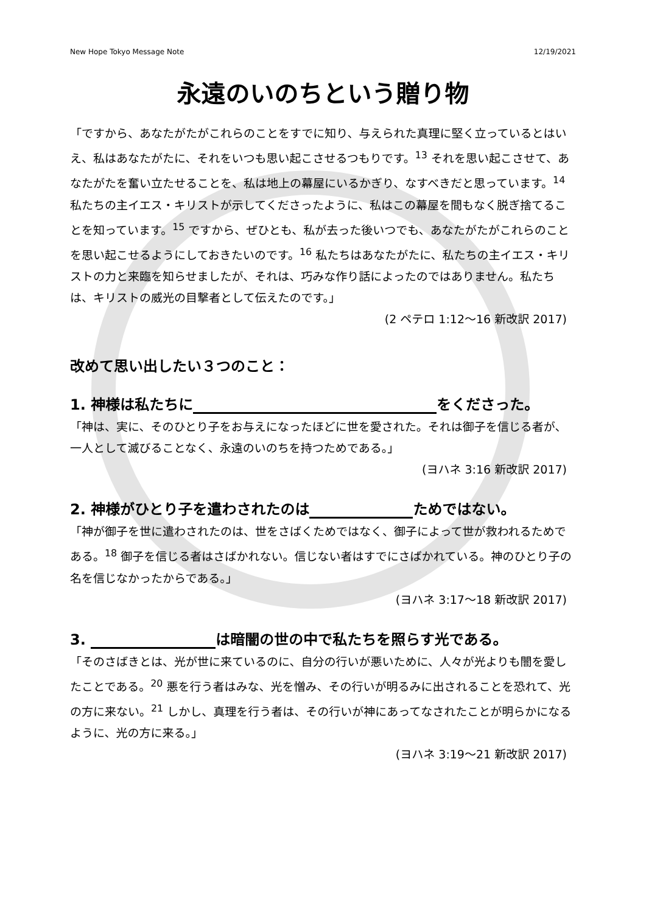New Hope Tokyo Message Note 12/19/2021
永遠のいのちという贈り物
「ですから、あなたがたがこれらのことをすでに知り、与えられた真理に堅く立っているとはいえ、私はあなたがたに、それをいつも思い起こさせるつもりです。<sup>13</sup> それを思い起こさせて、あなたがたを奮い立たせることを、私は地上の幕屋にいるかぎり、なすべきだと思っています。<sup>14</sup> 私たちの主イエス・キリストが示してくださったように、私はこの幕屋を間もなく脱ぎ捨てることを知っています。<sup>15</sup> ですから、ぜひとも、私が去った後いつでも、あなたがたがこれらのことを思い起こせるようにしておきたいのです。<sup>16</sup> 私たちはあなたがたに、私たちの主イエス・キリストの力と来臨を知らせましたが、それは、巧みな作り話によったのではありません。私たちは、キリストの威光の目撃者として伝えたのです。」
(2 ペテロ 1:12～16 新改訳 2017)
改めて思い出したい３つのこと：
1. 神様は私たちに をくださった。
「神は、実に、そのひとり子をお与えになったほどに世を愛された。それは御子を信じる者が、一人として滅びることなく、永遠のいのちを持つためである。」
(ヨハネ 3:16 新改訳 2017)
2. 神様がひとり子を遣わされたのは ためではない。
「神が御子を世に遣わされたのは、世をさばくためではなく、御子によって世が救われるためである。<sup>18</sup> 御子を信じる者はさばかれない。信じない者はすでにさばかれている。神のひとり子の名を信じなかったからである。」
(ヨハネ 3:17～18 新改訳 2017)
3. は暗闇の世の中で私たちを照らす光である。
「そのさばきとは、光が世に来ているのに、自分の行いが悪いために、人々が光よりも闇を愛したことである。<sup>20</sup> 悪を行う者はみな、光を憎み、その行いが明るみに出されることを恐れて、光の方に来ない。<sup>21</sup> しかし、真理を行う者は、その行いが神にあってなされたことが明らかになるように、光の方に来る。」
(ヨハネ 3:19～21 新改訳 2017)